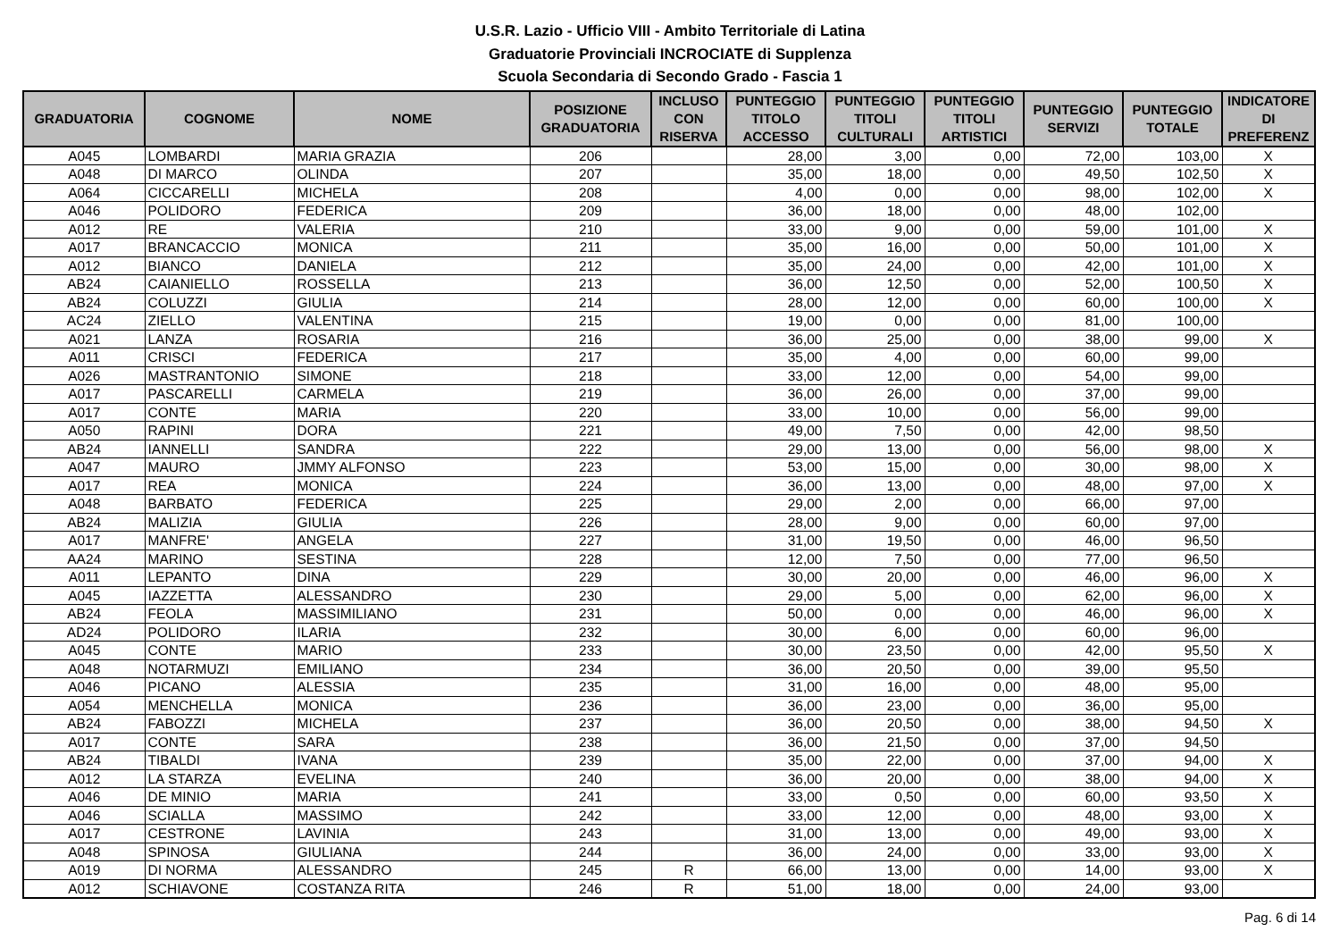U.S.R. Lazio - Ufficio VIII - Ambito Territoriale di Latina
Graduatorie Provinciali INCROCIATE di Supplenza
Scuola Secondaria di Secondo Grado - Fascia 1
| GRADUATORIA | COGNOME | NOME | POSIZIONE GRADUATORIA | INCLUSO CON RISERVA | PUNTEGGIO TITOLO ACCESSO | PUNTEGGIO TITOLI CULTURALI | PUNTEGGIO TITOLI ARTISTICI | PUNTEGGIO SERVIZI | PUNTEGGIO TOTALE | INDICATORE DI PREFERENZ |
| --- | --- | --- | --- | --- | --- | --- | --- | --- | --- | --- |
| A045 | LOMBARDI | MARIA GRAZIA | 206 | | 28,00 | 3,00 | 0,00 | 72,00 | 103,00 | X |
| A048 | DI MARCO | OLINDA | 207 | | 35,00 | 18,00 | 0,00 | 49,50 | 102,50 | X |
| A064 | CICCARELLI | MICHELA | 208 | | 4,00 | 0,00 | 0,00 | 98,00 | 102,00 | X |
| A046 | POLIDORO | FEDERICA | 209 | | 36,00 | 18,00 | 0,00 | 48,00 | 102,00 | |
| A012 | RE | VALERIA | 210 | | 33,00 | 9,00 | 0,00 | 59,00 | 101,00 | X |
| A017 | BRANCACCIO | MONICA | 211 | | 35,00 | 16,00 | 0,00 | 50,00 | 101,00 | X |
| A012 | BIANCO | DANIELA | 212 | | 35,00 | 24,00 | 0,00 | 42,00 | 101,00 | X |
| AB24 | CAIANIELLO | ROSSELLA | 213 | | 36,00 | 12,50 | 0,00 | 52,00 | 100,50 | X |
| AB24 | COLUZZI | GIULIA | 214 | | 28,00 | 12,00 | 0,00 | 60,00 | 100,00 | X |
| AC24 | ZIELLO | VALENTINA | 215 | | 19,00 | 0,00 | 0,00 | 81,00 | 100,00 | |
| A021 | LANZA | ROSARIA | 216 | | 36,00 | 25,00 | 0,00 | 38,00 | 99,00 | X |
| A011 | CRISCI | FEDERICA | 217 | | 35,00 | 4,00 | 0,00 | 60,00 | 99,00 | |
| A026 | MASTRANTONIO | SIMONE | 218 | | 33,00 | 12,00 | 0,00 | 54,00 | 99,00 | |
| A017 | PASCARELLI | CARMELA | 219 | | 36,00 | 26,00 | 0,00 | 37,00 | 99,00 | |
| A017 | CONTE | MARIA | 220 | | 33,00 | 10,00 | 0,00 | 56,00 | 99,00 | |
| A050 | RAPINI | DORA | 221 | | 49,00 | 7,50 | 0,00 | 42,00 | 98,50 | |
| AB24 | IANNELLI | SANDRA | 222 | | 29,00 | 13,00 | 0,00 | 56,00 | 98,00 | X |
| A047 | MAURO | JMMY ALFONSO | 223 | | 53,00 | 15,00 | 0,00 | 30,00 | 98,00 | X |
| A017 | REA | MONICA | 224 | | 36,00 | 13,00 | 0,00 | 48,00 | 97,00 | X |
| A048 | BARBATO | FEDERICA | 225 | | 29,00 | 2,00 | 0,00 | 66,00 | 97,00 | |
| AB24 | MALIZIA | GIULIA | 226 | | 28,00 | 9,00 | 0,00 | 60,00 | 97,00 | |
| A017 | MANFRE' | ANGELA | 227 | | 31,00 | 19,50 | 0,00 | 46,00 | 96,50 | |
| AA24 | MARINO | SESTINA | 228 | | 12,00 | 7,50 | 0,00 | 77,00 | 96,50 | |
| A011 | LEPANTO | DINA | 229 | | 30,00 | 20,00 | 0,00 | 46,00 | 96,00 | X |
| A045 | IAZZETTA | ALESSANDRO | 230 | | 29,00 | 5,00 | 0,00 | 62,00 | 96,00 | X |
| AB24 | FEOLA | MASSIMILIANO | 231 | | 50,00 | 0,00 | 0,00 | 46,00 | 96,00 | X |
| AD24 | POLIDORO | ILARIA | 232 | | 30,00 | 6,00 | 0,00 | 60,00 | 96,00 | |
| A045 | CONTE | MARIO | 233 | | 30,00 | 23,50 | 0,00 | 42,00 | 95,50 | X |
| A048 | NOTARMUZI | EMILIANO | 234 | | 36,00 | 20,50 | 0,00 | 39,00 | 95,50 | |
| A046 | PICANO | ALESSIA | 235 | | 31,00 | 16,00 | 0,00 | 48,00 | 95,00 | |
| A054 | MENCHELLA | MONICA | 236 | | 36,00 | 23,00 | 0,00 | 36,00 | 95,00 | |
| AB24 | FABOZZI | MICHELA | 237 | | 36,00 | 20,50 | 0,00 | 38,00 | 94,50 | X |
| A017 | CONTE | SARA | 238 | | 36,00 | 21,50 | 0,00 | 37,00 | 94,50 | |
| AB24 | TIBALDI | IVANA | 239 | | 35,00 | 22,00 | 0,00 | 37,00 | 94,00 | X |
| A012 | LA STARZA | EVELINA | 240 | | 36,00 | 20,00 | 0,00 | 38,00 | 94,00 | X |
| A046 | DE MINIO | MARIA | 241 | | 33,00 | 0,50 | 0,00 | 60,00 | 93,50 | X |
| A046 | SCIALLA | MASSIMO | 242 | | 33,00 | 12,00 | 0,00 | 48,00 | 93,00 | X |
| A017 | CESTRONE | LAVINIA | 243 | | 31,00 | 13,00 | 0,00 | 49,00 | 93,00 | X |
| A048 | SPINOSA | GIULIANA | 244 | | 36,00 | 24,00 | 0,00 | 33,00 | 93,00 | X |
| A019 | DI NORMA | ALESSANDRO | 245 | R | 66,00 | 13,00 | 0,00 | 14,00 | 93,00 | X |
| A012 | SCHIAVONE | COSTANZA RITA | 246 | R | 51,00 | 18,00 | 0,00 | 24,00 | 93,00 | |
Pag. 6 di 14